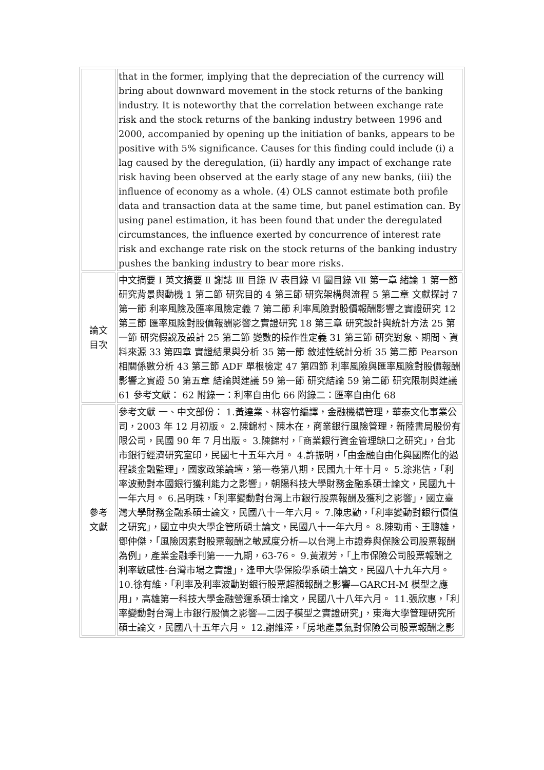| | that in the former, implying that the depreciation of the currency will bring about downward movement in the stock returns of the banking industry. It is noteworthy that the correlation between exchange rate risk and the stock returns of the banking industry between 1996 and 2000, accompanied by opening up the initiation of banks, appears to be positive with 5% significance. Causes for this finding could include (i) a lag caused by the deregulation, (ii) hardly any impact of exchange rate risk having been observed at the early stage of any new banks, (iii) the influence of economy as a whole. (4) OLS cannot estimate both profile data and transaction data at the same time, but panel estimation can. By using panel estimation, it has been found that under the deregulated circumstances, the influence exerted by concurrence of interest rate risk and exchange rate risk on the stock returns of the banking industry pushes the banking industry to bear more risks. |
| 論文 目次 | 中文摘要 Ⅰ 英文摘要 Ⅱ 謝誌 Ⅲ 目錄 Ⅳ 表目錄 Ⅵ 圖目錄 Ⅶ 第一章 緒論 1 第一節 研究背景與動機 1 第二節 研究目的 4 第三節 研究架構與流程 5 第二章 文獻探討 7 第一節 利率風險及匯率風險定義 7 第二節 利率風險對股價報酬影響之實證研究 12 第三節 匯率風險對股價報酬影響之實證研究 18 第三章 研究設計與統計方法 25 第一節 研究假說及設計 25 第二節 變數的操作性定義 31 第三節 研究對象、期間、資料來源 33 第四章 實證結果與分析 35 第一節 敘述性統計分析 35 第二節 Pearson 相關係數分析 43 第三節 ADF 單根檢定 47 第四節 利率風險與匯率風險對股價報酬影響之實證 50 第五章 結論與建議 59 第一節 研究結論 59 第二節 研究限制與建議 61 參考文獻： 62 附錄一：利率自由化 66 附錄二：匯率自由化 68 |
| 參考 文獻 | 參考文獻 一、中文部份： 1.黃達業、林容竹編譯，金融機構管理，華泰文化事業公司，2003 年 12 月初版。 2.陳錦村、陳木在，商業銀行風險管理，新陸書局股份有限公司，民國 90 年 7 月出版。 3.陳錦村，「商業銀行資金管理缺口之研究」，台北市銀行經濟研究室印，民國七十五年六月。 4.許振明，「由金融自由化與國際化的過程談金融監理」，國家政策論壇，第一卷第八期，民國九十年十月。 5.涂兆信，「利率波動對本國銀行獲利能力之影響」，朝陽科技大學財務金融系碩士論文，民國九十一年六月。 6.呂明珠，「利率變動對台灣上市銀行股票報酬及獲利之影響」，國立臺灣大學財務金融系碩士論文，民國八十一年六月。 7.陳忠勤，「利率變動對銀行價值之研究」，國立中央大學企管所碩士論文，民國八十一年六月。 8.陳勁甫、王聰雄，鄧仲傑，「風險因素對股票報酬之敏感度分析—以台灣上市證券與保險公司股票報酬為例」，產業金融季刊第一一九期，63-76。 9.黃淑芳，「上市保險公司股票報酬之利率敏感性-台灣市場之實證」，逢甲大學保險學系碩士論文，民國八十九年六月。 10.徐有維，「利率及利率波動對銀行股票超額報酬之影響—GARCH-M 模型之應用」，高雄第一科技大學金融營運系碩士論文，民國八十八年六月。 11.張欣惠，「利率變動對台灣上市銀行股價之影響—二因子模型之實證研究」，東海大學管理研究所碩士論文，民國八十五年六月。 12.謝維澤，「房地產景氣對保險公司股票報酬之影 |